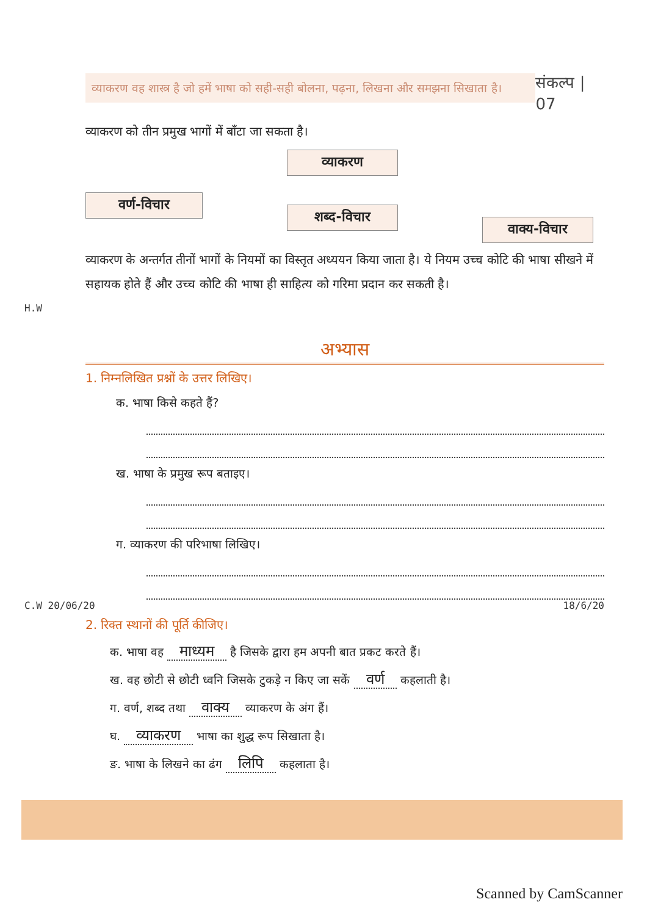व्याकरण वह शास्त्र है जो हमें भाषा को सही-सही बोलना, पढ़ना, लिखना और समझना सिखाता है।
संकल्प | 07
व्याकरण को तीन प्रमुख भागों में बाँटा जा सकता है।
व्याकरण
वर्ण-विचार
शब्द-विचार
वाक्य-विचार
व्याकरण के अन्तर्गत तीनों भागों के नियमों का विस्तृत अध्ययन किया जाता है। ये नियम उच्च कोटि की भाषा सीखने में सहायक होते हैं और उच्च कोटि की भाषा ही साहित्य को गरिमा प्रदान कर सकती है।
H.W
अभ्यास
1. निम्नलिखित प्रश्नों के उत्तर लिखिए।
क. भाषा किसे कहते हैं?
ख. भाषा के प्रमुख रूप बताइए।
ग. व्याकरण की परिभाषा लिखिए।
C.W 20/06/20 18/6/20
2. रिक्त स्थानों की पूर्ति कीजिए।
क. भाषा वह माध्यम है जिसके द्वारा हम अपनी बात प्रकट करते हैं।
ख. वह छोटी से छोटी ध्वनि जिसके टुकड़े न किए जा सकें वर्ण कहलाती है।
ग. वर्ण, शब्द तथा वाक्य व्याकरण के अंग हैं।
घ. व्याकरण भाषा का शुद्ध रूप सिखाता है।
ङ. भाषा के लिखने का ढंग लिपि कहलाता है।
Scanned by CamScanner